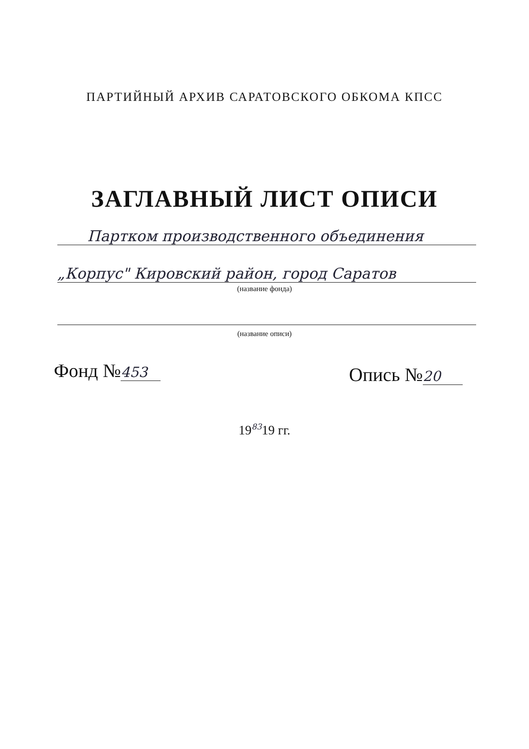ПАРТИЙНЫЙ АРХИВ САРАТОВСКОГО ОБКОМА КПСС
ЗАГЛАВНЫЙ ЛИСТ ОПИСИ
Партком производственного объединения
„Корпус" Кировский район, город Саратов
(название фонда)
(название описи)
Фонд № 453 Опись № 20
19<sup>83</sup>19 гг.